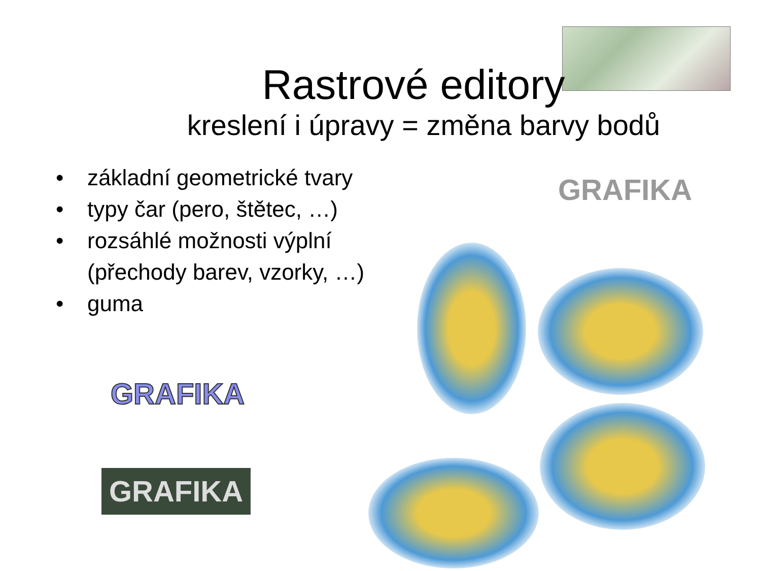Rastrové editory
kreslení i úpravy = změna barvy bodů
• základní geometrické tvary
• typy čar (pero, štětec, …)
• rozsáhlé možnosti výplní
(přechody barev, vzorky, …)
• guma
GRAFIKA
GRAFIKA
GRAFIKA